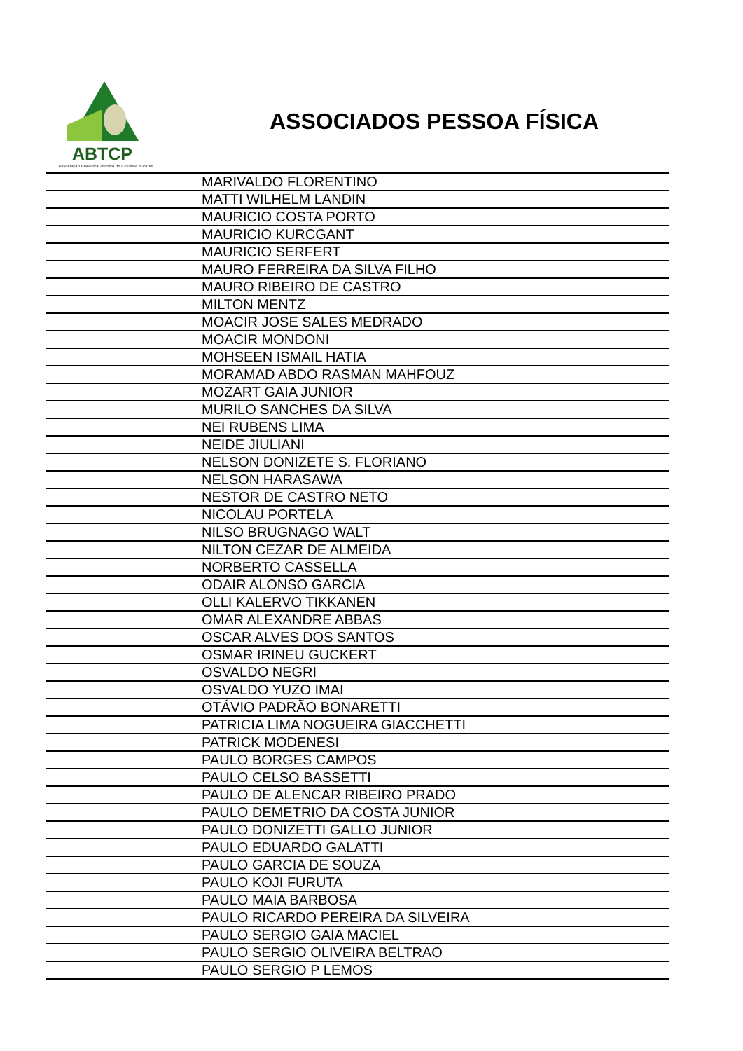ABTCP
Associação Brasileira Técnica de Celulose e Papel
ASSOCIADOS PESSOA FÍSICA
| | MARIVALDO FLORENTINO |
| | MATTI WILHELM LANDIN |
| | MAURICIO COSTA PORTO |
| | MAURICIO KURCGANT |
| | MAURICIO SERFERT |
| | MAURO FERREIRA DA SILVA FILHO |
| | MAURO RIBEIRO DE CASTRO |
| | MILTON MENTZ |
| | MOACIR JOSE SALES MEDRADO |
| | MOACIR MONDONI |
| | MOHSEEN ISMAIL HATIA |
| | MORAMAD ABDO RASMAN MAHFOUZ |
| | MOZART GAIA JUNIOR |
| | MURILO SANCHES DA SILVA |
| | NEI RUBENS LIMA |
| | NEIDE JIULIANI |
| | NELSON DONIZETE S. FLORIANO |
| | NELSON HARASAWA |
| | NESTOR DE CASTRO NETO |
| | NICOLAU PORTELA |
| | NILSO BRUGNAGO WALT |
| | NILTON CEZAR DE ALMEIDA |
| | NORBERTO CASSELLA |
| | ODAIR ALONSO GARCIA |
| | OLLI KALERVO TIKKANEN |
| | OMAR ALEXANDRE ABBAS |
| | OSCAR ALVES DOS SANTOS |
| | OSMAR IRINEU GUCKERT |
| | OSVALDO NEGRI |
| | OSVALDO YUZO IMAI |
| | OTÁVIO PADRÃO BONARETTI |
| | PATRICIA LIMA NOGUEIRA GIACCHETTI |
| | PATRICK MODENESI |
| | PAULO BORGES CAMPOS |
| | PAULO CELSO BASSETTI |
| | PAULO DE ALENCAR RIBEIRO PRADO |
| | PAULO DEMETRIO DA COSTA JUNIOR |
| | PAULO DONIZETTI GALLO JUNIOR |
| | PAULO EDUARDO GALATTI |
| | PAULO GARCIA DE SOUZA |
| | PAULO KOJI FURUTA |
| | PAULO MAIA BARBOSA |
| | PAULO RICARDO PEREIRA DA SILVEIRA |
| | PAULO SERGIO GAIA MACIEL |
| | PAULO SERGIO OLIVEIRA BELTRAO |
| | PAULO SERGIO P LEMOS |